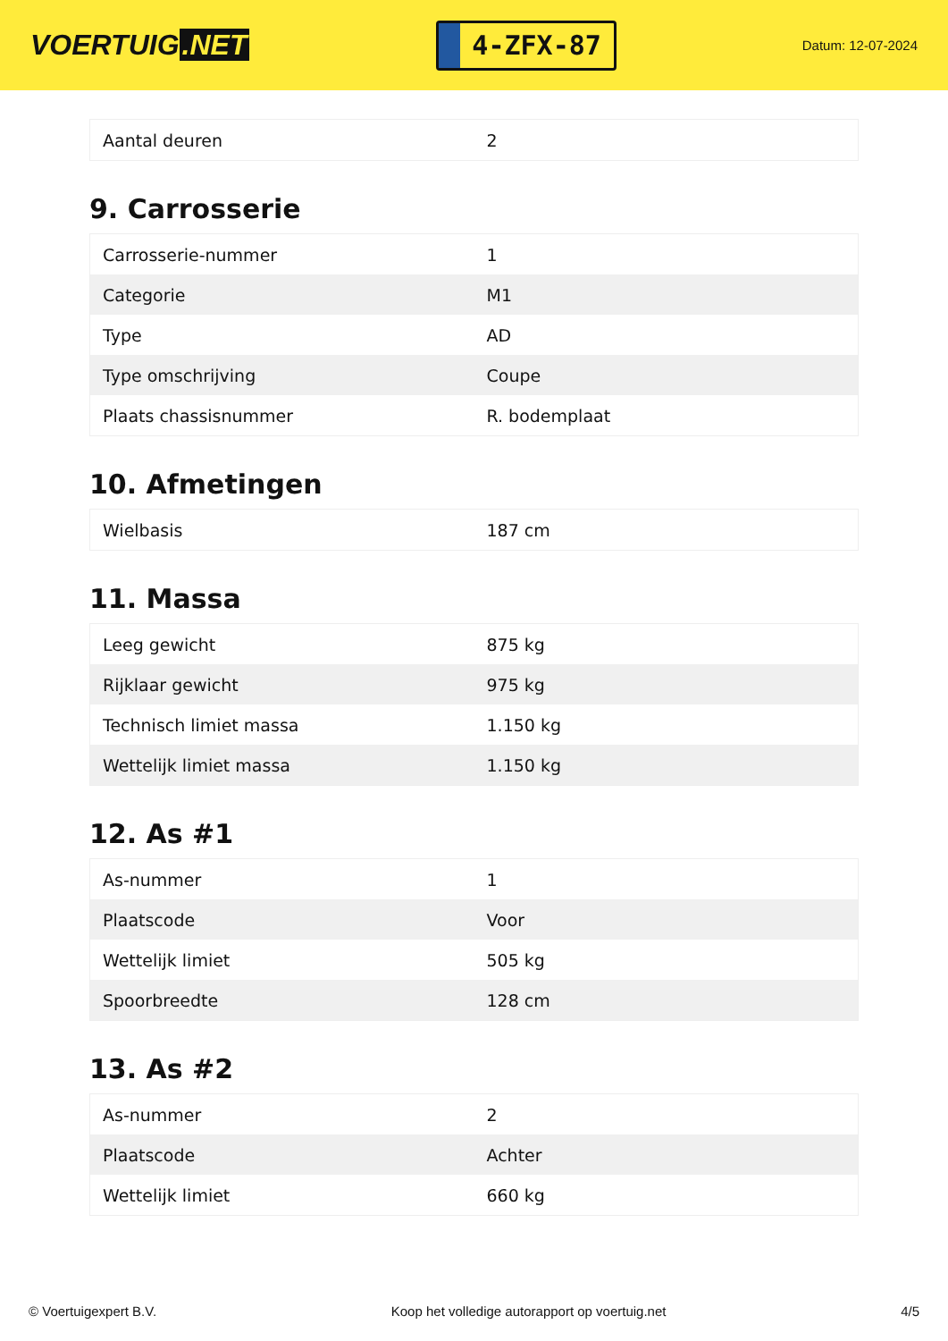VOERTUIG.NET
4-ZFX-87
Datum: 12-07-2024
| Aantal deuren | 2 |
9. Carrosserie
| Carrosserie-nummer | 1 |
| Categorie | M1 |
| Type | AD |
| Type omschrijving | Coupe |
| Plaats chassisnummer | R. bodemplaat |
10. Afmetingen
| Wielbasis | 187 cm |
11. Massa
| Leeg gewicht | 875 kg |
| Rijklaar gewicht | 975 kg |
| Technisch limiet massa | 1.150 kg |
| Wettelijk limiet massa | 1.150 kg |
12. As #1
| As-nummer | 1 |
| Plaatscode | Voor |
| Wettelijk limiet | 505 kg |
| Spoorbreedte | 128 cm |
13. As #2
| As-nummer | 2 |
| Plaatscode | Achter |
| Wettelijk limiet | 660 kg |
© Voertuigexpert B.V. Koop het volledige autorapport op voertuig.net 4/5